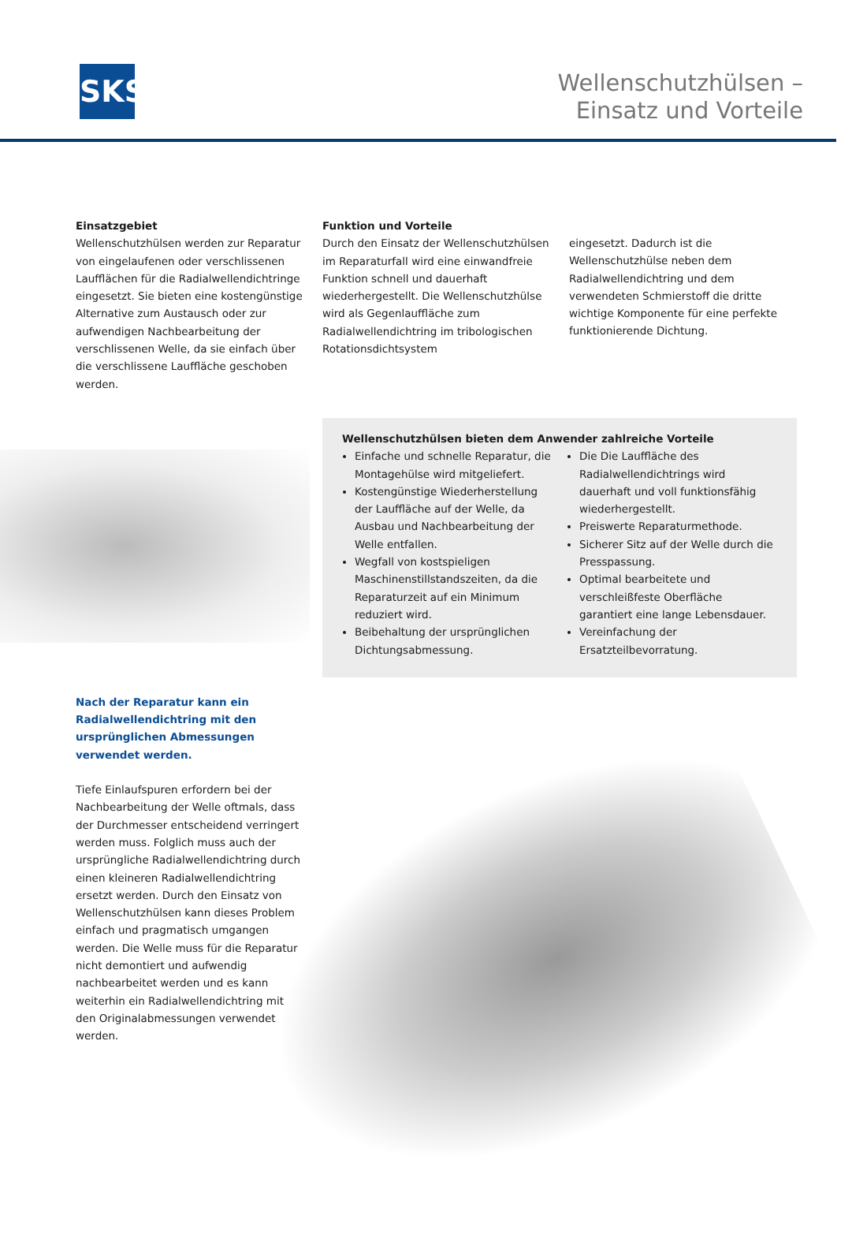SKS
Wellenschutzhülsen –
Einsatz und Vorteile
Einsatzgebiet
Wellenschutzhülsen werden zur Reparatur von eingelaufenen oder verschlissenen Laufflächen für die Radialwellendichtringe eingesetzt. Sie bieten eine kostengünstige Alternative zum Austausch oder zur aufwendigen Nachbearbeitung der verschlissenen Welle, da sie einfach über die verschlissene Lauffläche geschoben werden.
Funktion und Vorteile
Durch den Einsatz der Wellenschutzhülsen im Reparaturfall wird eine einwandfreie Funktion schnell und dauerhaft wiederhergestellt. Die Wellenschutzhülse wird als Gegenlauffläche zum Radialwellendichtring im tribologischen Rotationsdichtsystem
eingesetzt. Dadurch ist die Wellenschutzhülse neben dem Radialwellendichtring und dem verwendeten Schmierstoff die dritte wichtige Komponente für eine perfekte funktionierende Dichtung.
Wellenschutzhülsen bieten dem Anwender zahlreiche Vorteile
Einfache und schnelle Reparatur, die Montagehülse wird mitgeliefert.
Kostengünstige Wiederherstellung der Lauffläche auf der Welle, da Ausbau und Nachbearbeitung der Welle entfallen.
Wegfall von kostspieligen Maschinenstillstandszeiten, da die Reparaturzeit auf ein Minimum reduziert wird.
Beibehaltung der ursprünglichen Dichtungsabmessung.
Die Die Lauffläche des Radialwellendichtrings wird dauerhaft und voll funktionsfähig wiederhergestellt.
Preiswerte Reparaturmethode.
Sicherer Sitz auf der Welle durch die Presspassung.
Optimal bearbeitete und verschleißfeste Oberfläche garantiert eine lange Lebensdauer.
Vereinfachung der Ersatzteilbevorratung.
Nach der Reparatur kann ein Radialwellendichtring mit den ursprünglichen Abmessungen verwendet werden.
Tiefe Einlaufspuren erfordern bei der Nachbearbeitung der Welle oftmals, dass der Durchmesser entscheidend verringert werden muss. Folglich muss auch der ursprüngliche Radialwellendichtring durch einen kleineren Radialwellendichtring ersetzt werden. Durch den Einsatz von Wellenschutzhülsen kann dieses Problem einfach und pragmatisch umgangen werden. Die Welle muss für die Reparatur nicht demontiert und aufwendig nachbearbeitet werden und es kann weiterhin ein Radialwellendichtring mit den Originalabmessungen verwendet werden.